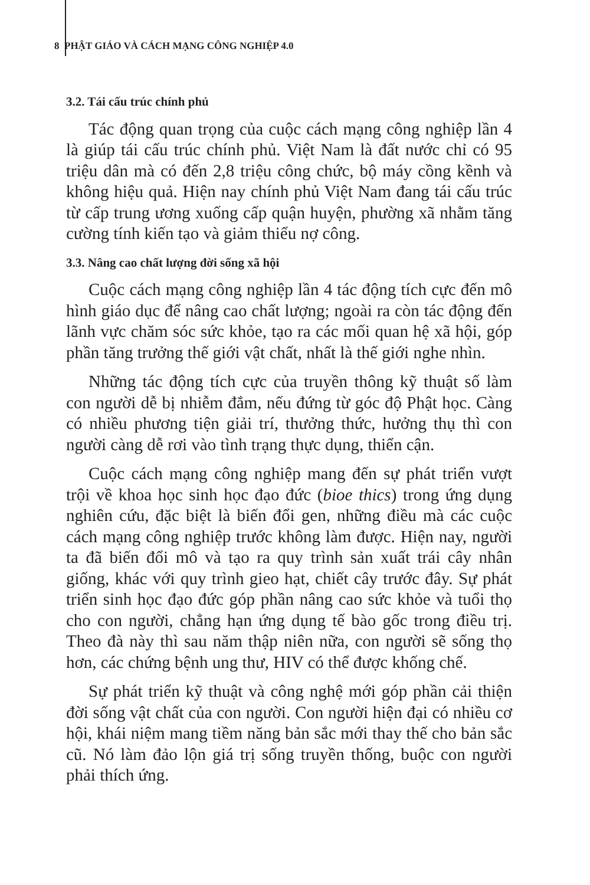8 PHẬT GIÁO VÀ CÁCH MẠNG CÔNG NGHIỆP 4.0
3.2. Tái cấu trúc chính phủ
Tác động quan trọng của cuộc cách mạng công nghiệp lần 4 là giúp tái cấu trúc chính phủ. Việt Nam là đất nước chỉ có 95 triệu dân mà có đến 2,8 triệu công chức, bộ máy cồng kềnh và không hiệu quả. Hiện nay chính phủ Việt Nam đang tái cấu trúc từ cấp trung ương xuống cấp quận huyện, phường xã nhằm tăng cường tính kiến tạo và giảm thiểu nợ công.
3.3. Nâng cao chất lượng đời sống xã hội
Cuộc cách mạng công nghiệp lần 4 tác động tích cực đến mô hình giáo dục để nâng cao chất lượng; ngoài ra còn tác động đến lãnh vực chăm sóc sức khỏe, tạo ra các mối quan hệ xã hội, góp phần tăng trưởng thế giới vật chất, nhất là thế giới nghe nhìn.
Những tác động tích cực của truyền thông kỹ thuật số làm con người dễ bị nhiễm đắm, nếu đứng từ góc độ Phật học. Càng có nhiều phương tiện giải trí, thưởng thức, hưởng thụ thì con người càng dễ rơi vào tình trạng thực dụng, thiển cận.
Cuộc cách mạng công nghiệp mang đến sự phát triển vượt trội về khoa học sinh học đạo đức (bioe thics) trong ứng dụng nghiên cứu, đặc biệt là biến đổi gen, những điều mà các cuộc cách mạng công nghiệp trước không làm được. Hiện nay, người ta đã biến đổi mô và tạo ra quy trình sản xuất trái cây nhân giống, khác với quy trình gieo hạt, chiết cây trước đây. Sự phát triển sinh học đạo đức góp phần nâng cao sức khỏe và tuổi thọ cho con người, chẳng hạn ứng dụng tế bào gốc trong điều trị. Theo đà này thì sau năm thập niên nữa, con người sẽ sống thọ hơn, các chứng bệnh ung thư, HIV có thể được khống chế.
Sự phát triển kỹ thuật và công nghệ mới góp phần cải thiện đời sống vật chất của con người. Con người hiện đại có nhiều cơ hội, khái niệm mang tiềm năng bản sắc mới thay thế cho bản sắc cũ. Nó làm đảo lộn giá trị sống truyền thống, buộc con người phải thích ứng.